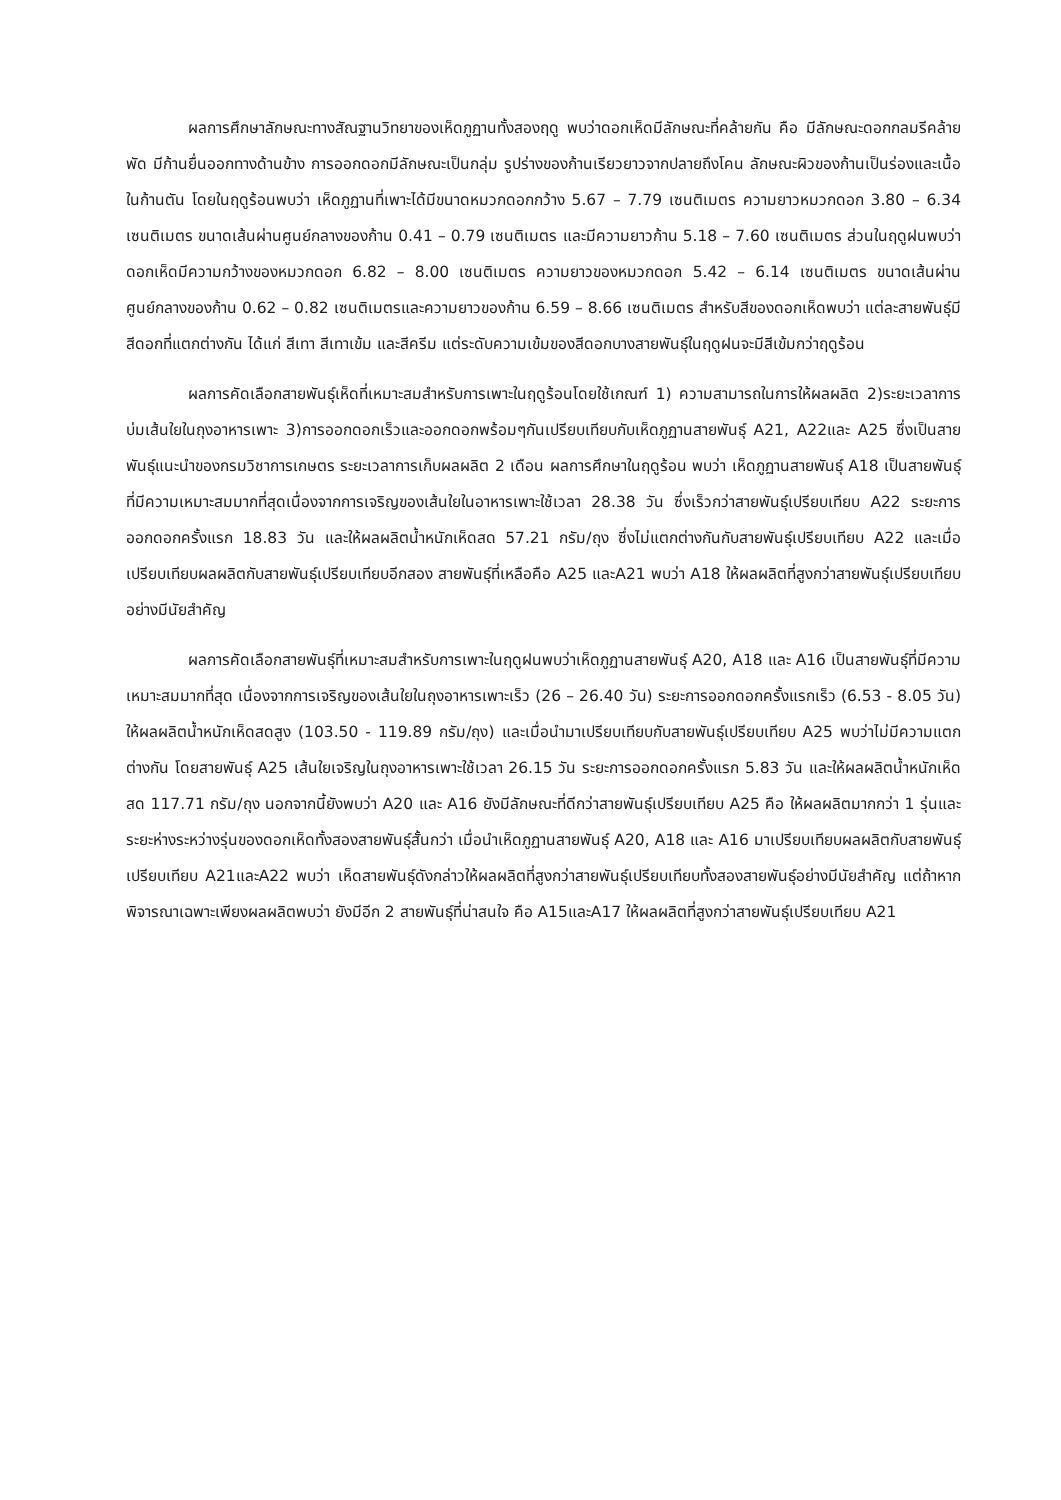ผลการศึกษาลักษณะทางสัณฐานวิทยาของเห็ดภูฏานทั้งสองฤดู พบว่าดอกเห็ดมีลักษณะที่คล้ายกัน คือ มีลักษณะดอกกลมรีคล้ายพัด มีก้านยื่นออกทางด้านข้าง การออกดอกมีลักษณะเป็นกลุ่ม รูปร่างของก้านเรียวยาวจากปลายถึงโคน ลักษณะผิวของก้านเป็นร่องและเนื้อในก้านตัน โดยในฤดูร้อนพบว่า เห็ดภูฏานที่เพาะได้มีขนาดหมวกดอกกว้าง 5.67 – 7.79 เซนติเมตร ความยาวหมวกดอก 3.80 – 6.34 เซนติเมตร ขนาดเส้นผ่านศูนย์กลางของก้าน 0.41 – 0.79 เซนติเมตร และมีความยาวก้าน 5.18 – 7.60 เซนติเมตร ส่วนในฤดูฝนพบว่า ดอกเห็ดมีความกว้างของหมวกดอก 6.82 – 8.00 เซนติเมตร ความยาวของหมวกดอก 5.42 – 6.14 เซนติเมตร ขนาดเส้นผ่านศูนย์กลางของก้าน 0.62 – 0.82 เซนติเมตรและความยาวของก้าน 6.59 – 8.66 เซนติเมตร สำหรับสีของดอกเห็ดพบว่า แต่ละสายพันธุ์มีสีดอกที่แตกต่างกัน ได้แก่ สีเทา สีเทาเข้ม และสีครีม แต่ระดับความเข้มของสีดอกบางสายพันธุ์ในฤดูฝนจะมีสีเข้มกว่าฤดูร้อน
ผลการคัดเลือกสายพันธุ์เห็ดที่เหมาะสมสำหรับการเพาะในฤดูร้อนโดยใช้เกณฑ์ 1) ความสามารถในการให้ผลผลิต 2)ระยะเวลาการบ่มเส้นใยในถุงอาหารเพาะ 3)การออกดอกเร็วและออกดอกพร้อมๆกันเปรียบเทียบกับเห็ดภูฏานสายพันธุ์ A21, A22และ A25 ซึ่งเป็นสายพันธุ์แนะนำของกรมวิชาการเกษตร ระยะเวลาการเก็บผลผลิต 2 เดือน ผลการศึกษาในฤดูร้อน พบว่า เห็ดภูฏานสายพันธุ์ A18 เป็นสายพันธุ์ที่มีความเหมาะสมมากที่สุดเนื่องจากการเจริญของเส้นใยในอาหารเพาะใช้เวลา 28.38 วัน ซึ่งเร็วกว่าสายพันธุ์เปรียบเทียบ A22 ระยะการออกดอกครั้งแรก 18.83 วัน และให้ผลผลิตน้ำหนักเห็ดสด 57.21 กรัม/ถุง ซึ่งไม่แตกต่างกันกับสายพันธุ์เปรียบเทียบ A22 และเมื่อเปรียบเทียบผลผลิตกับสายพันธุ์เปรียบเทียบอีกสอง สายพันธุ์ที่เหลือคือ A25 และA21 พบว่า A18 ให้ผลผลิตที่สูงกว่าสายพันธุ์เปรียบเทียบอย่างมีนัยสำคัญ
ผลการคัดเลือกสายพันธุ์ที่เหมาะสมสำหรับการเพาะในฤดูฝนพบว่าเห็ดภูฏานสายพันธุ์ A20, A18 และ A16 เป็นสายพันธุ์ที่มีความเหมาะสมมากที่สุด เนื่องจากการเจริญของเส้นใยในถุงอาหารเพาะเร็ว (26 – 26.40 วัน) ระยะการออกดอกครั้งแรกเร็ว (6.53 - 8.05 วัน) ให้ผลผลิตน้ำหนักเห็ดสดสูง (103.50 - 119.89 กรัม/ถุง) และเมื่อนำมาเปรียบเทียบกับสายพันธุ์เปรียบเทียบ A25 พบว่าไม่มีความแตกต่างกัน โดยสายพันธุ์ A25 เส้นใยเจริญในถุงอาหารเพาะใช้เวลา 26.15 วัน ระยะการออกดอกครั้งแรก 5.83 วัน และให้ผลผลิตน้ำหนักเห็ดสด 117.71 กรัม/ถุง นอกจากนี้ยังพบว่า A20 และ A16 ยังมีลักษณะที่ดีกว่าสายพันธุ์เปรียบเทียบ A25 คือ ให้ผลผลิตมากกว่า 1 รุ่นและระยะห่างระหว่างรุ่นของดอกเห็ดทั้งสองสายพันธุ์สั้นกว่า เมื่อนำเห็ดภูฏานสายพันธุ์ A20, A18 และ A16 มาเปรียบเทียบผลผลิตกับสายพันธุ์เปรียบเทียบ A21และA22 พบว่า เห็ดสายพันธุ์ดังกล่าวให้ผลผลิตที่สูงกว่าสายพันธุ์เปรียบเทียบทั้งสองสายพันธุ์อย่างมีนัยสำคัญ แต่ถ้าหากพิจารณาเฉพาะเพียงผลผลิตพบว่า ยังมีอีก 2 สายพันธุ์ที่น่าสนใจ คือ A15และA17 ให้ผลผลิตที่สูงกว่าสายพันธุ์เปรียบเทียบ A21